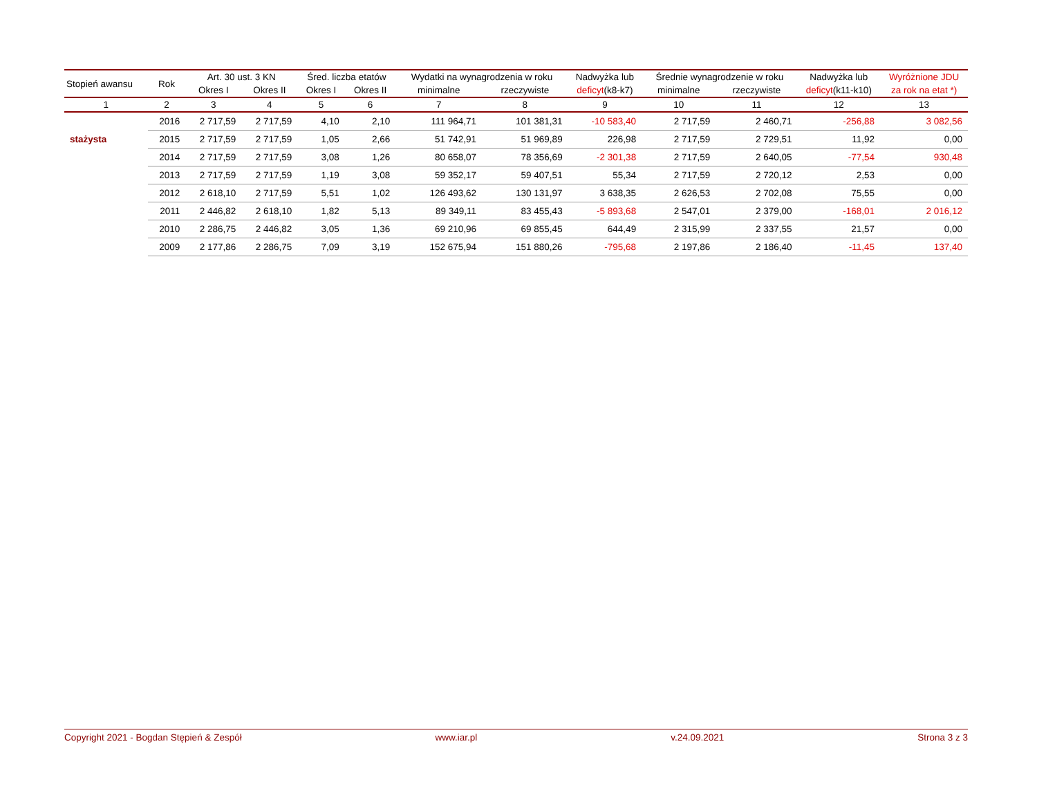| Stopień awansu | Rok | Art. 30 ust. 3 KN | | Śred. liczba etatów | | Wydatki na wynagrodzenia w roku | | Nadwyżka lub | Średnie wynagrodzenie w roku | | Nadwyżka lub | Wyróżnione JDU |
| --- | --- | --- | --- | --- | --- | --- | --- | --- | --- | --- | --- | --- |
| | | Okres I | Okres II | Okres I | Okres II | minimalne | rzeczywiste | deficyt (k8-k7) | minimalne | rzeczywiste | deficyt (k11-k10) | za rok na etat *) |
| 1 | 2 | 3 | 4 | 5 | 6 | 7 | 8 | 9 | 10 | 11 | 12 | 13 |
| | 2016 | 2 717,59 | 2 717,59 | 4,10 | 2,10 | 111 964,71 | 101 381,31 | -10 583,40 | 2 717,59 | 2 460,71 | -256,88 | 3 082,56 |
| stażysta | 2015 | 2 717,59 | 2 717,59 | 1,05 | 2,66 | 51 742,91 | 51 969,89 | 226,98 | 2 717,59 | 2 729,51 | 11,92 | 0,00 |
| | 2014 | 2 717,59 | 2 717,59 | 3,08 | 1,26 | 80 658,07 | 78 356,69 | -2 301,38 | 2 717,59 | 2 640,05 | -77,54 | 930,48 |
| | 2013 | 2 717,59 | 2 717,59 | 1,19 | 3,08 | 59 352,17 | 59 407,51 | 55,34 | 2 717,59 | 2 720,12 | 2,53 | 0,00 |
| | 2012 | 2 618,10 | 2 717,59 | 5,51 | 1,02 | 126 493,62 | 130 131,97 | 3 638,35 | 2 626,53 | 2 702,08 | 75,55 | 0,00 |
| | 2011 | 2 446,82 | 2 618,10 | 1,82 | 5,13 | 89 349,11 | 83 455,43 | -5 893,68 | 2 547,01 | 2 379,00 | -168,01 | 2 016,12 |
| | 2010 | 2 286,75 | 2 446,82 | 3,05 | 1,36 | 69 210,96 | 69 855,45 | 644,49 | 2 315,99 | 2 337,55 | 21,57 | 0,00 |
| | 2009 | 2 177,86 | 2 286,75 | 7,09 | 3,19 | 152 675,94 | 151 880,26 | -795,68 | 2 197,86 | 2 186,40 | -11,45 | 137,40 |
Copyright 2021 - Bogdan Stępień & Zespół www.iar.pl v.24.09.2021 Strona 3 z 3